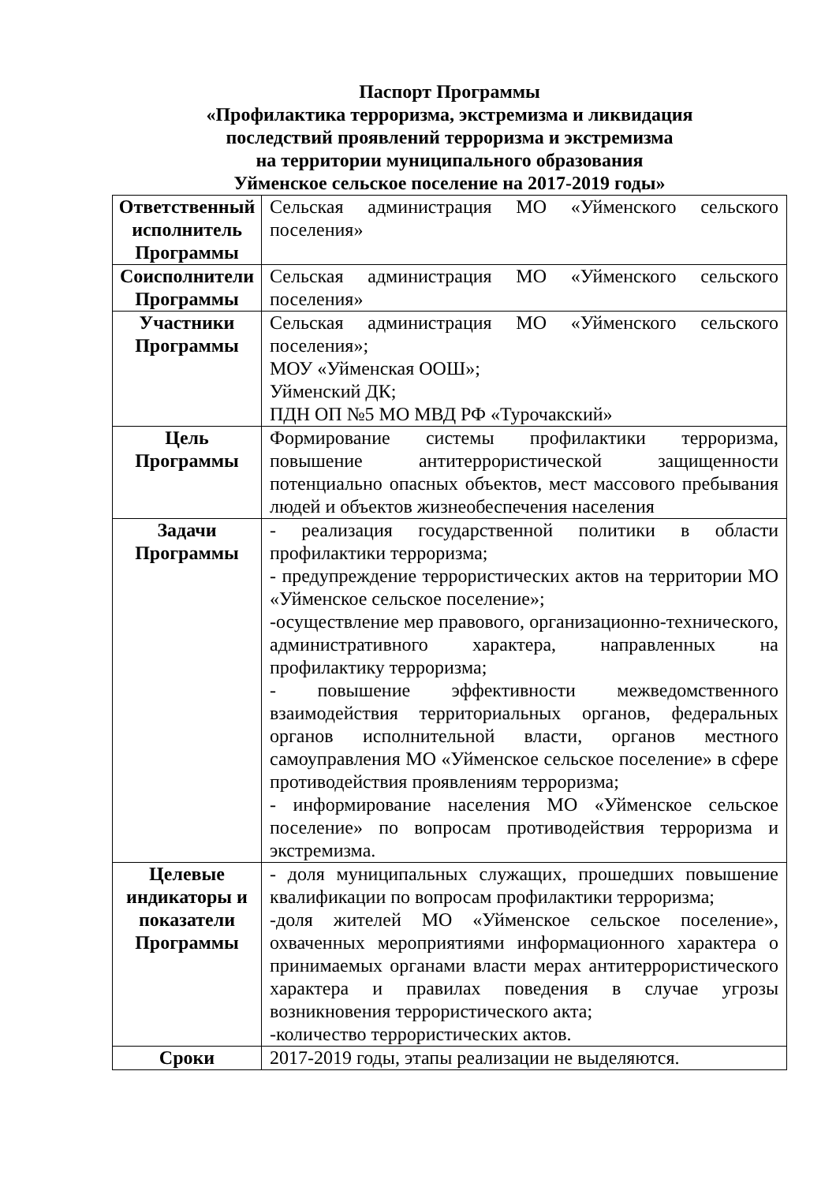Паспорт Программы
«Профилактика терроризма, экстремизма и ликвидация
последствий проявлений терроризма и экстремизма
на территории муниципального образования
Уйменское сельское поселение на 2017-2019 годы»
| Ответственный исполнитель Программы | Сельская администрация МО «Уйменского сельского поселения» |
| Соисполнители Программы | Сельская администрация МО «Уйменского сельского поселения» |
| Участники Программы | Сельская администрация МО «Уйменского сельского поселения»; МОУ «Уйменская ООШ»; Уйменский ДК; ПДН ОП №5 МО МВД РФ «Турочакский» |
| Цель Программы | Формирование системы профилактики терроризма, повышение антитеррористической защищенности потенциально опасных объектов, мест массового пребывания людей и объектов жизнеобеспечения населения |
| Задачи Программы | - реализация государственной политики в области профилактики терроризма; - предупреждение террористических актов на территории МО «Уйменское сельское поселение»; -осуществление мер правового, организационно-технического, административного характера, направленных на профилактику терроризма; - повышение эффективности межведомственного взаимодействия территориальных органов, федеральных органов исполнительной власти, органов местного самоуправления МО «Уйменское сельское поселение» в сфере противодействия проявлениям терроризма; - информирование населения МО «Уйменское сельское поселение» по вопросам противодействия терроризма и экстремизма. |
| Целевые индикаторы и показатели Программы | - доля муниципальных служащих, прошедших повышение квалификации по вопросам профилактики терроризма; -доля жителей МО «Уйменское сельское поселение», охваченных мероприятиями информационного характера о принимаемых органами власти мерах антитеррористического характера и правилах поведения в случае угрозы возникновения террористического акта; -количество террористических актов. |
| Сроки | 2017-2019 годы, этапы реализации не выделяются. |